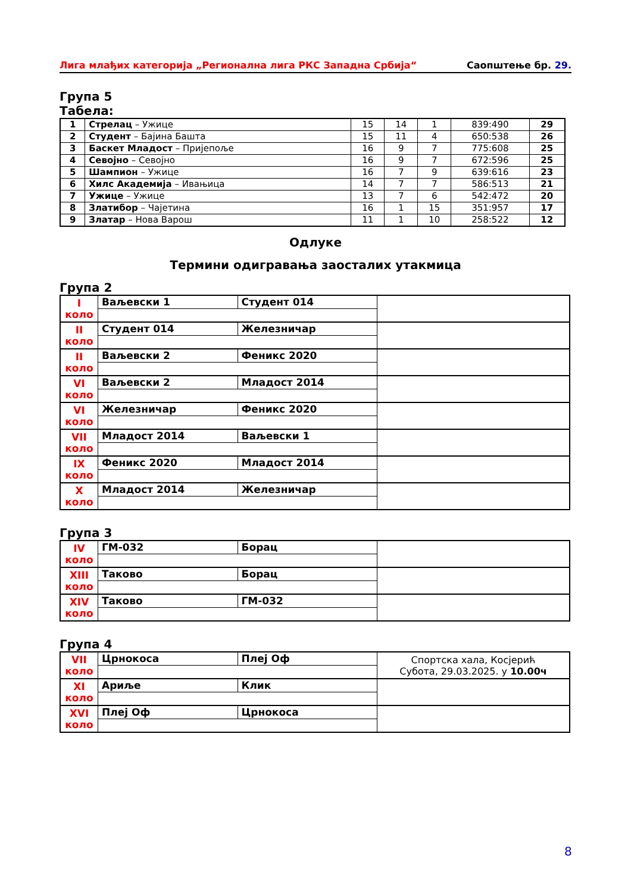Лига млађих категорија „Регионална лига РКС Западна Србија“Саопштење бр. 29.
Група 5
Табела:
| 1 | Стрелац – Ужице | 15 | 14 | 1 | 839:490 | 29 |
| 2 | Студент – Бајина Башта | 15 | 11 | 4 | 650:538 | 26 |
| 3 | Баскет Младост – Пријепоље | 16 | 9 | 7 | 775:608 | 25 |
| 4 | Севојно – Севојно | 16 | 9 | 7 | 672:596 | 25 |
| 5 | Шампион – Ужице | 16 | 7 | 9 | 639:616 | 23 |
| 6 | Хилс Академија – Ивањица | 14 | 7 | 7 | 586:513 | 21 |
| 7 | Ужице – Ужице | 13 | 7 | 6 | 542:472 | 20 |
| 8 | Златибор – Чајетина | 16 | 1 | 15 | 351:957 | 17 |
| 9 | Златар – Нова Варош | 11 | 1 | 10 | 258:522 | 12 |
Одлуке
Термини одигравања заосталих утакмица
Група 2
| I коло | Ваљевски 1 | Студент 014 | |
| II коло | Студент 014 | Железничар | |
| II коло | Ваљевски 2 | Феникс 2020 | |
| VI коло | Ваљевски 2 | Младост 2014 | |
| VI коло | Железничар | Феникс 2020 | |
| VII коло | Младост 2014 | Ваљевски 1 | |
| IX коло | Феникс 2020 | Младост 2014 | |
| X коло | Младост 2014 | Железничар | |
Група 3
| IV коло | ГМ-032 | Борац | |
| XIII коло | Таково | Борац | |
| XIV коло | Таково | ГМ-032 | |
Група 4
| VII коло | Црнокоса | Плеј Оф | Спортска хала, Косјерић Субота, 29.03.2025. у 10.00ч |
| XI коло | Ариље | Клик | |
| XVI коло | Плеј Оф | Црнокоса | |
8